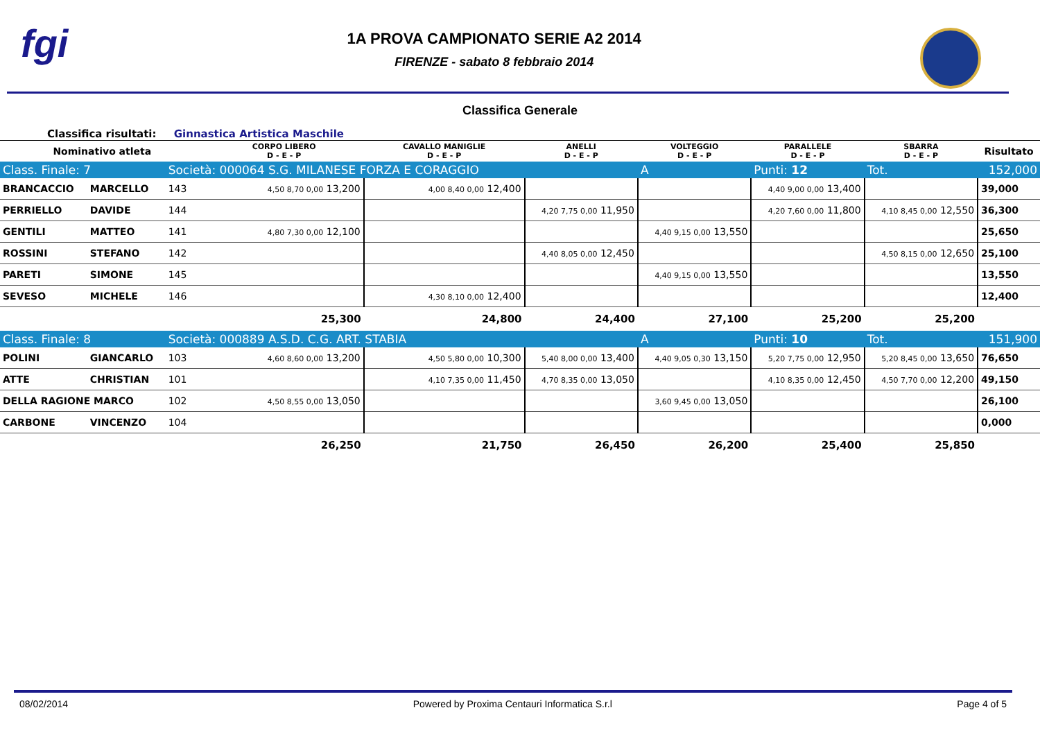fgi
1A PROVA CAMPIONATO SERIE A2 2014
FIRENZE - sabato 8 febbraio 2014
Classifica Generale
Classifica risultati: Ginnastica Artistica Maschile
| Nominativo atleta | | | CORPO LIBERO D - E - P | CAVALLO MANIGLIE D - E - P | ANELLI D - E - P | VOLTEGGIO D - E - P | PARALLELE D - E - P | SBARRA D - E - P | Risultato |
| --- | --- | --- | --- | --- | --- | --- | --- | --- | --- |
| Class. Finale: 7 | | Società: 000064 S.G. MILANESE FORZA E CORAGGIO | | | | A | Punti: 12 | Tot. | 152,000 |
| BRANCACCIO | MARCELLO | 143 | 4,50 8,70 0,00 13,200 | 4,00 8,40 0,00 12,400 | | | 4,40 9,00 0,00 13,400 | | 39,000 |
| PERRIELLO | DAVIDE | 144 | | | 4,20 7,75 0,00 11,950 | | 4,20 7,60 0,00 11,800 | 4,10 8,45 0,00 12,550 | 36,300 |
| GENTILI | MATTEO | 141 | 4,80 7,30 0,00 12,100 | | | 4,40 9,15 0,00 13,550 | | | 25,650 |
| ROSSINI | STEFANO | 142 | | | 4,40 8,05 0,00 12,450 | | | 4,50 8,15 0,00 12,650 | 25,100 |
| PARETI | SIMONE | 145 | | | | 4,40 9,15 0,00 13,550 | | | 13,550 |
| SEVESO | MICHELE | 146 | | 4,30 8,10 0,00 12,400 | | | | | 12,400 |
| | | | 25,300 | 24,800 | 24,400 | 27,100 | 25,200 | 25,200 | |
| Class. Finale: 8 | | Società: 000889 A.S.D. C.G. ART. STABIA | | | | A | Punti: 10 | Tot. | 151,900 |
| POLINI | GIANCARLO | 103 | 4,60 8,60 0,00 13,200 | 4,50 5,80 0,00 10,300 | 5,40 8,00 0,00 13,400 | 4,40 9,05 0,30 13,150 | 5,20 7,75 0,00 12,950 | 5,20 8,45 0,00 13,650 | 76,650 |
| ATTE | CHRISTIAN | 101 | | 4,10 7,35 0,00 11,450 | 4,70 8,35 0,00 13,050 | | 4,10 8,35 0,00 12,450 | 4,50 7,70 0,00 12,200 | 49,150 |
| DELLA RAGIONE MARCO | | 102 | 4,50 8,55 0,00 13,050 | | | 3,60 9,45 0,00 13,050 | | | 26,100 |
| CARBONE | VINCENZO | 104 | | | | | | | 0,000 |
| | | | 26,250 | 21,750 | 26,450 | 26,200 | 25,400 | 25,850 | |
08/02/2014 Powered by Proxima Centauri Informatica S.r.l Page 4 of 5